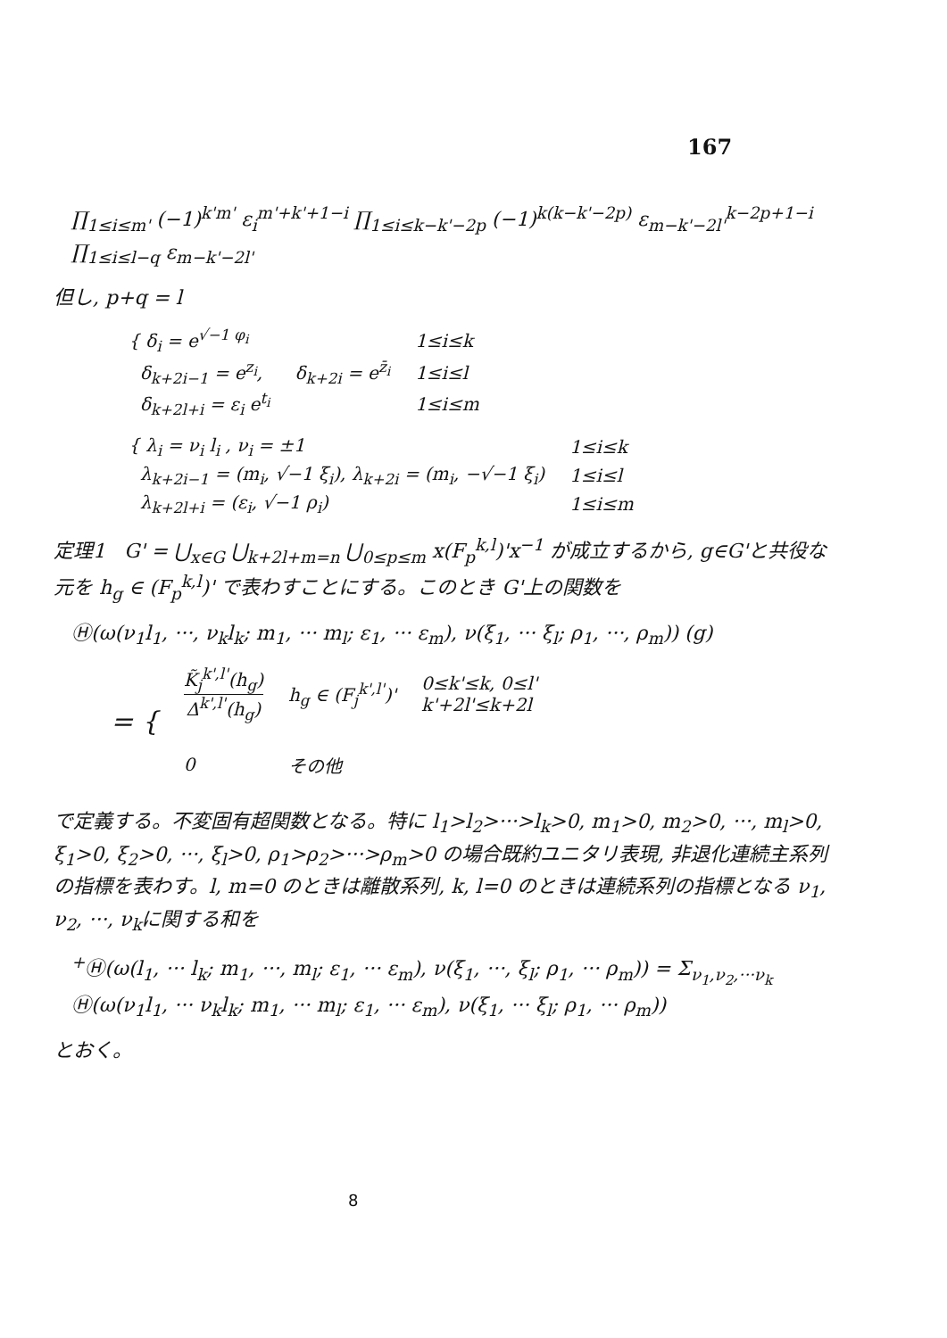167
∏<sub>1≤i≤m'</sub> (−1)<sup>k'm'</sup> ε<sub>i</sub><sup>m'+k'+1−i</sup> ∏<sub>1≤i≤k−k'−2p</sub> (−1)<sup>k(k−k'−2p)</sup> ε<sub>m−k'−2l'</sub><sup>k−2p+1−i</sup> ∏<sub>1≤i≤l−q</sub> ε<sub>m−k'−2l'</sub>
但し, p+q = l
| { δ<sub>i</sub> = e<sup>√−1 φ<sub>i</sub></sup> | | 1≤i≤k |
| δ<sub>k+2i−1</sub> = e<sup>z<sub>i</sub></sup>, | δ<sub>k+2i</sub> = e<sup>z̄<sub>i</sub></sup> | 1≤i≤l |
| δ<sub>k+2l+i</sub> = ε<sub>i</sub> e<sup>t<sub>i</sub></sup> | | 1≤i≤m |
| { λ<sub>i</sub> = ν<sub>i</sub> l<sub>i</sub> , ν<sub>i</sub> = ±1 | 1≤i≤k |
| λ<sub>k+2i−1</sub> = (m<sub>i</sub>, √−1 ξ<sub>i</sub>), λ<sub>k+2i</sub> = (m<sub>i</sub>, −√−1 ξ<sub>i</sub>) | 1≤i≤l |
| λ<sub>k+2l+i</sub> = (ε<sub>i</sub>, √−1 ρ<sub>i</sub>) | 1≤i≤m |
定理1 G' = ⋃<sub>x∈G</sub> ⋃<sub>k+2l+m=n</sub> ⋃<sub>0≤p≤m</sub> x(F<sub>p</sub><sup>k,l</sup>)'x<sup>−1</sup> が成立するから, g∈G'と共役な元を h<sub>g</sub> ∈ (F<sub>p</sub><sup>k,l</sup>)' で表わすことにする。このとき G'上の関数を
Ⓗ(ω(ν<sub>1</sub>l<sub>1</sub>, ···, ν<sub>k</sub>l<sub>k</sub>; m<sub>1</sub>, ··· m<sub>l</sub>; ε<sub>1</sub>, ··· ε<sub>m</sub>), ν(ξ<sub>1</sub>, ··· ξ<sub>l</sub>; ρ<sub>1</sub>, ···, ρ<sub>m</sub>)) (g)
| = { | K̃<sub>j</sub><sup>k',l'</sup>(h<sub>g</sub>) Δ<sup>k',l'</sup>(h<sub>g</sub>) | h<sub>g</sub> ∈ (F<sub>j</sub><sup>k',l'</sup>)' | 0≤k'≤k, 0≤l' k'+2l'≤k+2l |
| | 0 | その他 | |
で定義する。不変固有超関数となる。特に l<sub>1</sub>>l<sub>2</sub>>···>l<sub>k</sub>>0, m<sub>1</sub>>0, m<sub>2</sub>>0, ···, m<sub>l</sub>>0, ξ<sub>1</sub>>0, ξ<sub>2</sub>>0, ···, ξ<sub>l</sub>>0, ρ<sub>1</sub>>ρ<sub>2</sub>>···>ρ<sub>m</sub>>0 の場合既約ユニタリ表現, 非退化連続主系列の指標を表わす。l, m=0 のときは離散系列, k, l=0 のときは連続系列の指標となる ν<sub>1</sub>, ν<sub>2</sub>, ···, ν<sub>k</sub>に関する和を
<sup>+</sup>Ⓗ(ω(l<sub>1</sub>, ··· l<sub>k</sub>; m<sub>1</sub>, ···, m<sub>l</sub>; ε<sub>1</sub>, ··· ε<sub>m</sub>), ν(ξ<sub>1</sub>, ···, ξ<sub>l</sub>; ρ<sub>1</sub>, ··· ρ<sub>m</sub>)) = Σ<sub>ν<sub>1</sub>,ν<sub>2</sub>,···ν<sub>k</sub></sub>
Ⓗ(ω(ν<sub>1</sub>l<sub>1</sub>, ··· ν<sub>k</sub>l<sub>k</sub>; m<sub>1</sub>, ··· m<sub>l</sub>; ε<sub>1</sub>, ··· ε<sub>m</sub>), ν(ξ<sub>1</sub>, ··· ξ<sub>l</sub>; ρ<sub>1</sub>, ··· ρ<sub>m</sub>))
とおく。
8